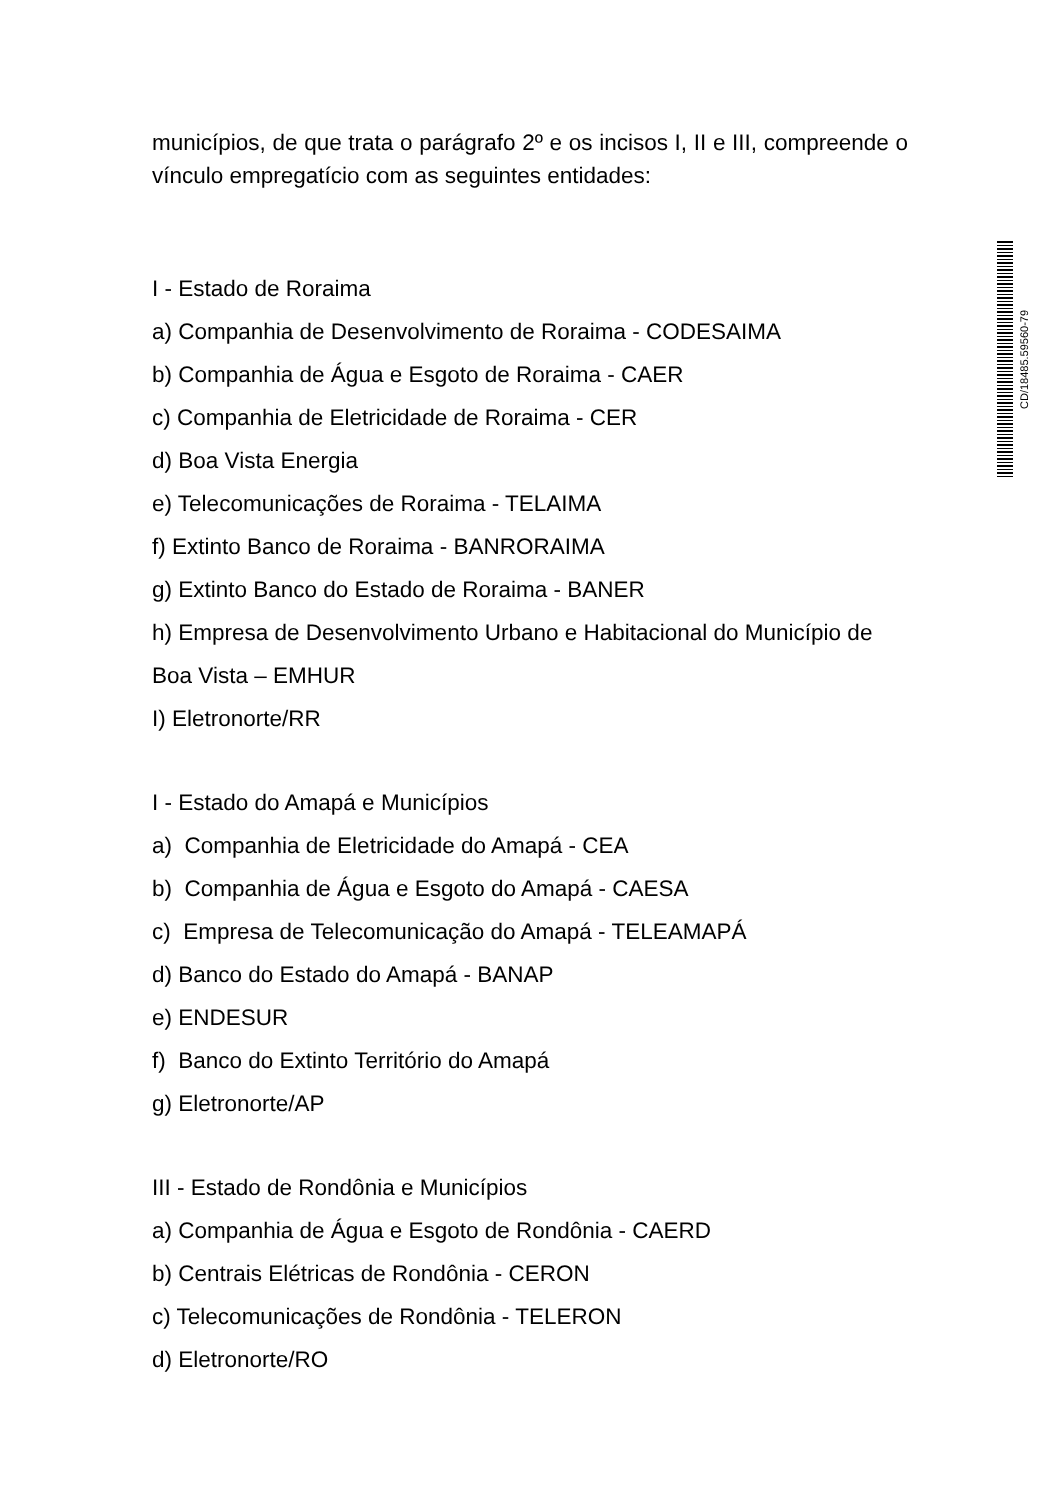municípios, de que trata o parágrafo 2º e os incisos I, II e III, compreende o vínculo empregatício com as seguintes entidades:
I - Estado de Roraima
a) Companhia de Desenvolvimento de Roraima - CODESAIMA
b) Companhia de Água e Esgoto de Roraima - CAER
c) Companhia de Eletricidade de Roraima - CER
d) Boa Vista Energia
e) Telecomunicações de Roraima - TELAIMA
f) Extinto Banco de Roraima - BANRORAIMA
g) Extinto Banco do Estado de Roraima - BANER
h) Empresa de Desenvolvimento Urbano e Habitacional do Município de Boa Vista – EMHUR
I) Eletronorte/RR
I - Estado do Amapá e Municípios
a) Companhia de Eletricidade do Amapá - CEA
b) Companhia de Água e Esgoto do Amapá - CAESA
c) Empresa de Telecomunicação do Amapá - TELEAMAPÁ
d) Banco do Estado do Amapá - BANAP
e) ENDESUR
f) Banco do Extinto Território do Amapá
g) Eletronorte/AP
III - Estado de Rondônia e Municípios
a) Companhia de Água e Esgoto de Rondônia - CAERD
b) Centrais Elétricas de Rondônia - CERON
c) Telecomunicações de Rondônia - TELERON
d) Eletronorte/RO
CD/18485.59560-79